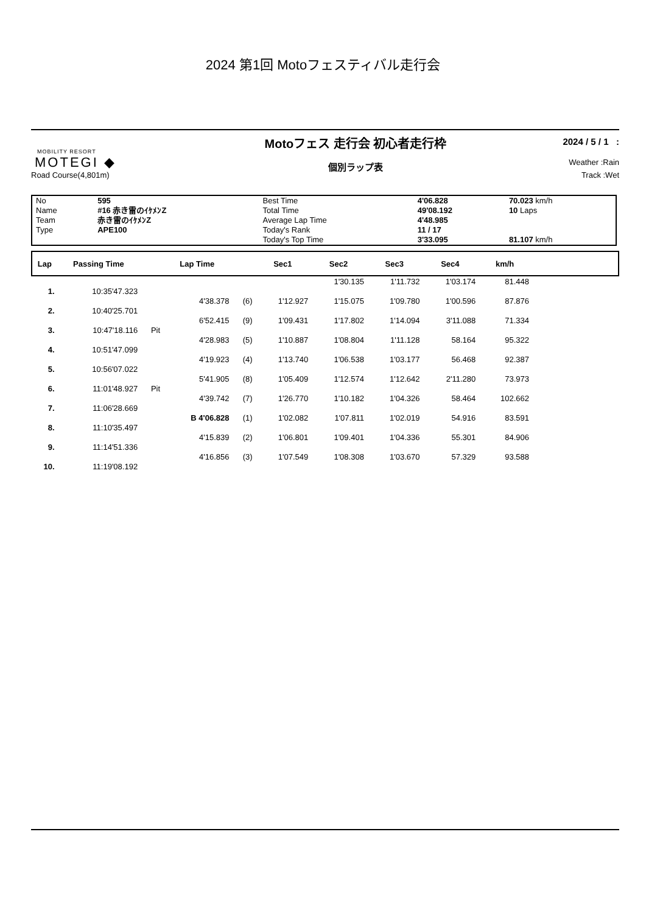2024 第1回 Motoフェスティバル走行会
MOBILITY RESORT
MOTEGI ◆
Road Course(4,801m)
Motoフェス 走行会 初心者走行枠
個別ラップ表
2024 / 5 / 1 :
Weather :Rain
Track :Wet
| No | 595 | Best Time | 4'06.828 | 70.023 km/h |
| Name | #16 赤き雷のｲｹﾒﾝZ | Total Time | 49'08.192 | 10 Laps |
| Team | 赤き雷のｲｹﾒﾝZ | Average Lap Time | 4'48.985 | |
| Type | APE100 | Today's Rank | 11 / 17 | |
| | | Today's Top Time | 3'33.095 | 81.107 km/h |
| Lap | Passing Time | | Lap Time | | Sec1 | Sec2 | Sec3 | Sec4 | km/h | |
| --- | --- | --- | --- | --- | --- | --- | --- | --- | --- | --- |
| | | | | | | 1'30.135 | 1'11.732 | 1'03.174 | 81.448 | |
| 1. | 10:35'47.323 | | | | | | | | | |
| | | | 4'38.378 | (6) | 1'12.927 | 1'15.075 | 1'09.780 | 1'00.596 | 87.876 | |
| 2. | 10:40'25.701 | | | | | | | | | |
| | | | 6'52.415 | (9) | 1'09.431 | 1'17.802 | 1'14.094 | 3'11.088 | 71.334 | |
| 3. | 10:47'18.116 | Pit | | | | | | | | |
| | | | 4'28.983 | (5) | 1'10.887 | 1'08.804 | 1'11.128 | 58.164 | 95.322 | |
| 4. | 10:51'47.099 | | | | | | | | | |
| | | | 4'19.923 | (4) | 1'13.740 | 1'06.538 | 1'03.177 | 56.468 | 92.387 | |
| 5. | 10:56'07.022 | | | | | | | | | |
| | | | 5'41.905 | (8) | 1'05.409 | 1'12.574 | 1'12.642 | 2'11.280 | 73.973 | |
| 6. | 11:01'48.927 | Pit | | | | | | | | |
| | | | 4'39.742 | (7) | 1'26.770 | 1'10.182 | 1'04.326 | 58.464 | 102.662 | |
| 7. | 11:06'28.669 | | | | | | | | | |
| | | | B 4'06.828 | (1) | 1'02.082 | 1'07.811 | 1'02.019 | 54.916 | 83.591 | |
| 8. | 11:10'35.497 | | | | | | | | | |
| | | | 4'15.839 | (2) | 1'06.801 | 1'09.401 | 1'04.336 | 55.301 | 84.906 | |
| 9. | 11:14'51.336 | | | | | | | | | |
| | | | 4'16.856 | (3) | 1'07.549 | 1'08.308 | 1'03.670 | 57.329 | 93.588 | |
| 10. | 11:19'08.192 | | | | | | | | | |